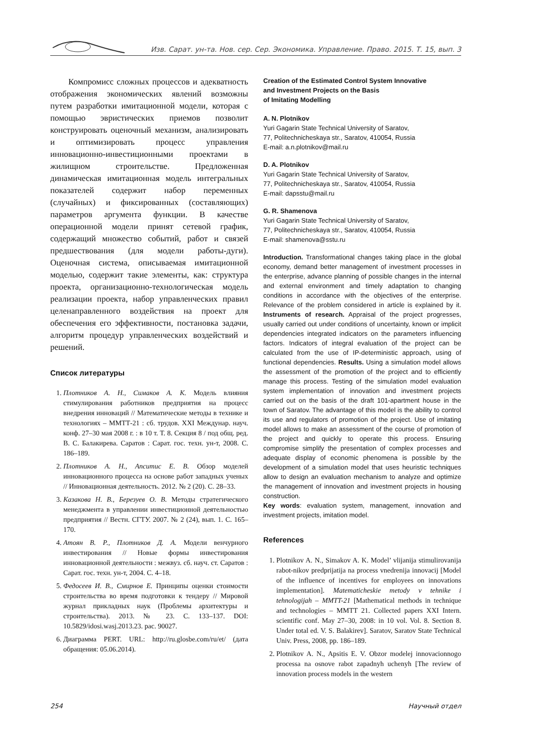Изв. Сарат. ун-та. Нов. сер. Сер. Экономика. Управление. Право. 2015. Т. 15, вып. 3
Компромисс сложных процессов и адекватность отображения экономических явлений возможны путем разработки имитационной модели, которая с помощью эвристических приемов позволит конструировать оценочный механизм, анализировать и оптимизировать процесс управления инновационно-инвестиционными проектами в жилищном строительстве. Предложенная динамическая имитационная модель интегральных показателей содержит набор переменных (случайных) и фиксированных (составляющих) параметров аргумента функции. В качестве операционной модели принят сетевой график, содержащий множество событий, работ и связей предшествования (для модели работы-дуги). Оценочная система, описываемая имитационной моделью, содержит такие элементы, как: структура проекта, организационно-технологическая модель реализации проекта, набор управленческих правил целенаправленного воздействия на проект для обеспечения его эффективности, постановка задачи, алгоритм процедур управленческих воздействий и решений.
Список литературы
1. Плотников А. Н., Симаков А. К. Модель влияния стимулирования работников предприятия на процесс внедрения инноваций // Математические методы в технике и технологиях – ММТТ-21 : сб. трудов. XXI Междунар. науч. конф. 27–30 мая 2008 г. : в 10 т. Т. 8. Секция 8 / под общ. ред. В. С. Балакирева. Саратов : Сарат. гос. техн. ун-т, 2008. С. 186–189.
2. Плотников А. Н., Апситис Е. В. Обзор моделей инновационного процесса на основе работ западных ученых // Инновационная деятельность. 2012. № 2 (20). С. 28–33.
3. Казакова Н. В., Березуев О. В. Методы стратегического менеджмента в управлении инвестиционной деятельностью предприятия // Вестн. СГТУ. 2007. № 2 (24), вып. 1. С. 165–170.
4. Атоян В. Р., Плотников Д. А. Модели венчурного инвестирования // Новые формы инвестирования инновационной деятельности : межвуз. сб. науч. ст. Саратов : Сарат. гос. техн. ун-т, 2004. С. 4–18.
5. Федосеев И. В., Смирнов Е. Принципы оценки стоимости строительства во время подготовки к тендеру // Мировой журнал прикладных наук (Проблемы архитектуры и строительства). 2013. № 23. С. 133–137. DOI: 10.5829/idosi.wasj.2013.23. pac. 90027.
6. Диаграмма PERT. URL: http://ru.glosbe.com/ru/et/ (дата обращения: 05.06.2014).
Creation of the Estimated Control System Innovative
and Investment Projects on the Basis
of Imitating Modelling
A. N. Plotnikov
Yuri Gagarin State Technical University of Saratov,
77, Politechnicheskaya str., Saratov, 410054, Russia
E-mail: a.n.plotnikov@mail.ru
D. A. Plotnikov
Yuri Gagarin State Technical University of Saratov,
77, Politechnicheskaya str., Saratov, 410054, Russia
E-mail: dapsstu@mail.ru
G. R. Shamenova
Yuri Gagarin State Technical University of Saratov,
77, Politechnicheskaya str., Saratov, 410054, Russia
E-mail: shamenova@sstu.ru
Introduction. Transformational changes taking place in the global economy, demand better management of investment processes in the enterprise, advance planning of possible changes in the internal and external environment and timely adaptation to changing conditions in accordance with the objectives of the enterprise. Relevance of the problem considered in article is explained by it. Instruments of research. Appraisal of the project progresses, usually carried out under conditions of uncertainty, known or implicit dependencies integrated indicators on the parameters influencing factors. Indicators of integral evaluation of the project can be calculated from the use of IP-deterministic approach, using of functional dependencies. Results. Using a simulation model allows the assessment of the promotion of the project and to efficiently manage this process. Testing of the simulation model evaluation system implementation of innovation and investment projects carried out on the basis of the draft 101-apartment house in the town of Saratov. The advantage of this model is the ability to control its use and regulators of promotion of the project. Use of imitating model allows to make an assessment of the course of promotion of the project and quickly to operate this process. Ensuring compromise simplify the presentation of complex processes and adequate display of economic phenomena is possible by the development of a simulation model that uses heuristic techniques allow to design an evaluation mechanism to analyze and optimize the management of innovation and investment projects in housing construction.
Key words: evaluation system, management, innovation and investment projects, imitation model.
References
1. Plotnikov A. N., Simakov A. K. Model’ vlijanija stimulirovanija rabot-nikov predprijatija na process vnedrenija innovacij [Model of the influence of incentives for employees on innovations implementation]. Matematicheskie metody v tehnike i tehnologijah – MMTT-21 [Mathematical methods in technique and technologies – MMTT 21. Collected papers XXI Intern. scientific conf. May 27–30, 2008: in 10 vol. Vol. 8. Section 8. Under total ed. V. S. Balakirev]. Saratov, Saratov State Technical Univ. Press, 2008, pp. 186–189.
2. Plotnikov A. N., Apsitis E. V. Obzor modelej innovacionnogo processa na osnove rabot zapadnyh uchenyh [The review of innovation process models in the western
254 Научный отдел